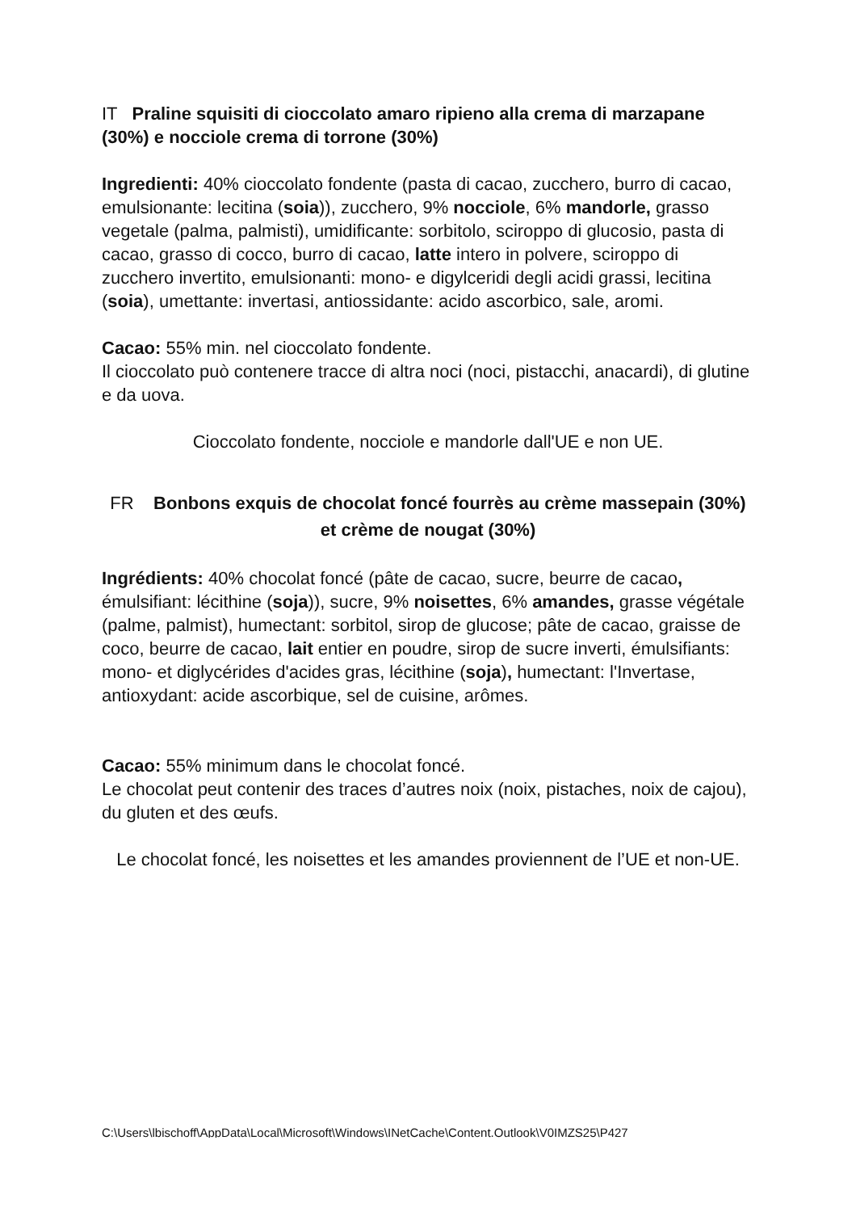IT Praline squisiti di cioccolato amaro ripieno alla crema di marzapane (30%) e nocciole crema di torrone (30%)
Ingredienti: 40% cioccolato fondente (pasta di cacao, zucchero, burro di cacao, emulsionante: lecitina (soia)), zucchero, 9% nocciole, 6% mandorle, grasso vegetale (palma, palmisti), umidificante: sorbitolo, sciroppo di glucosio, pasta di cacao, grasso di cocco, burro di cacao, latte intero in polvere, sciroppo di zucchero invertito, emulsionanti: mono- e digylceridi degli acidi grassi, lecitina (soia), umettante: invertasi, antiossidante: acido ascorbico, sale, aromi.
Cacao: 55% min. nel cioccolato fondente.
Il cioccolato può contenere tracce di altra noci (noci, pistacchi, anacardi), di glutine e da uova.
Cioccolato fondente, nocciole e mandorle dall'UE e non UE.
FR Bonbons exquis de chocolat foncé fourrès au crème massepain (30%) et crème de nougat (30%)
Ingrédients: 40% chocolat foncé (pâte de cacao, sucre, beurre de cacao, émulsifiant: lécithine (soja)), sucre, 9% noisettes, 6% amandes, grasse végétale (palme, palmist), humectant: sorbitol, sirop de glucose; pâte de cacao, graisse de coco, beurre de cacao, lait entier en poudre, sirop de sucre inverti, émulsifiants: mono- et diglycérides d'acides gras, lécithine (soja), humectant: l'Invertase, antioxydant: acide ascorbique, sel de cuisine, arômes.
Cacao: 55% minimum dans le chocolat foncé.
Le chocolat peut contenir des traces d’autres noix (noix, pistaches, noix de cajou), du gluten et des œufs.
Le chocolat foncé, les noisettes et les amandes proviennent de l’UE et non-UE.
C:\Users\lbischoff\AppData\Local\Microsoft\Windows\INetCache\Content.Outlook\V0IMZS25\P427